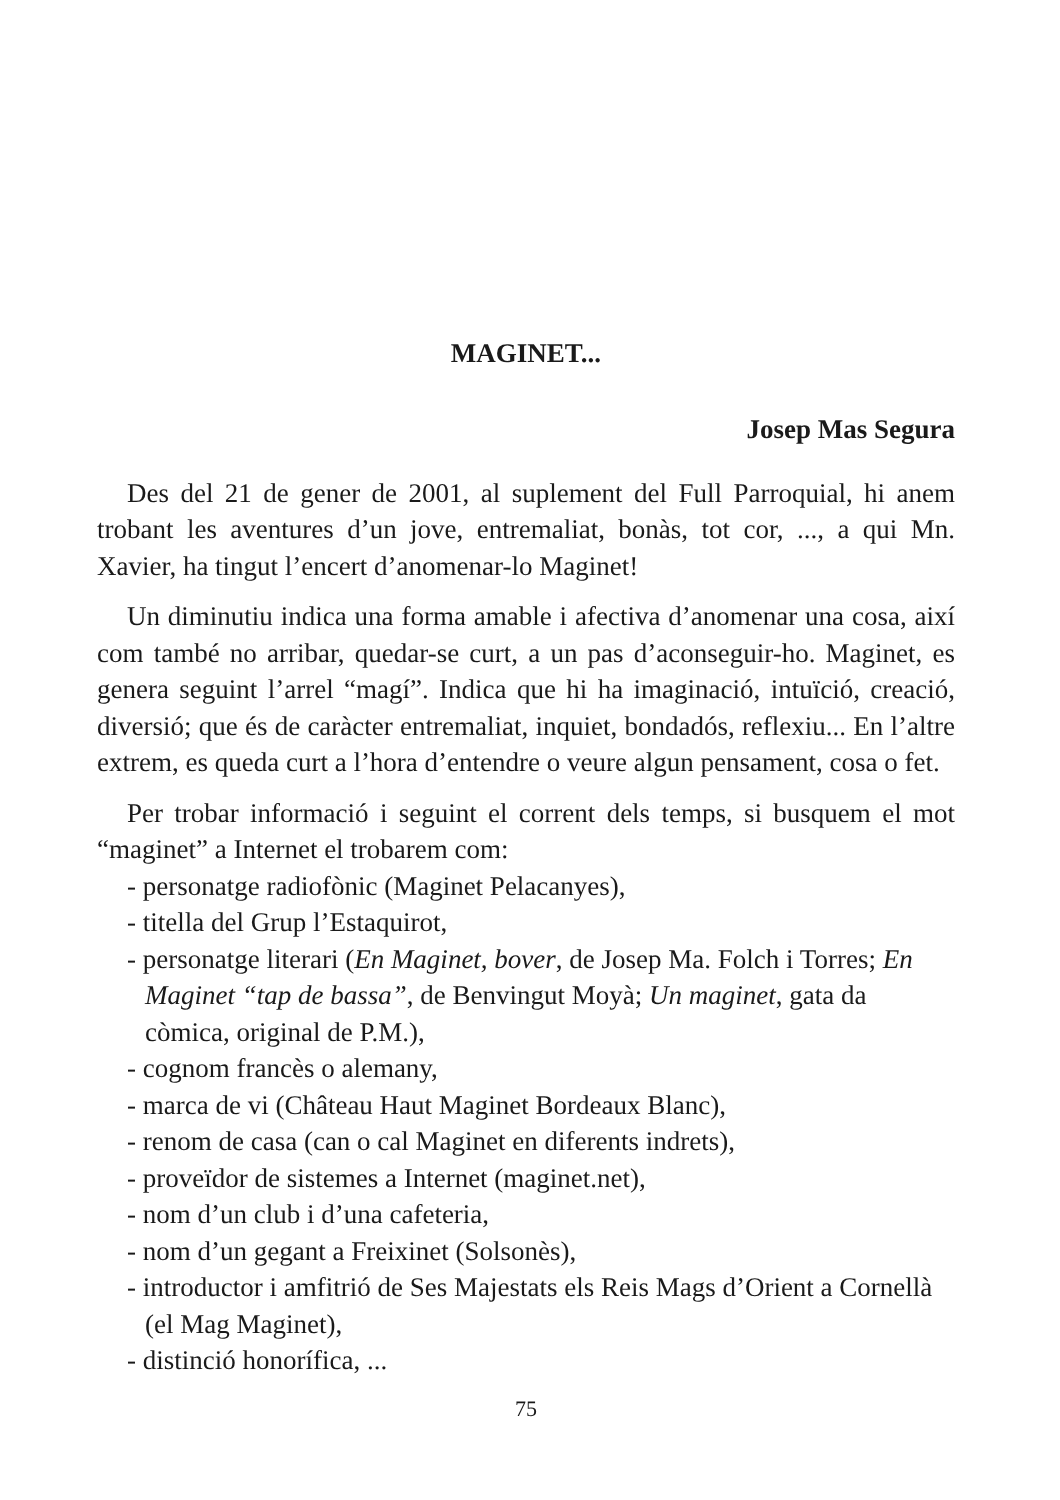MAGINET...
Josep Mas Segura
Des del 21 de gener de 2001, al suplement del Full Parroquial, hi anem trobant les aventures d’un jove, entremaliat, bonàs, tot cor, ..., a qui Mn. Xavier, ha tingut l’encert d’anomenar-lo Maginet!
Un diminutiu indica una forma amable i afectiva d’anomenar una cosa, així com també no arribar, quedar-se curt, a un pas d’aconseguir-ho. Maginet, es genera seguint l’arrel “magí”. Indica que hi ha imaginació, intuïció, creació, diversió; que és de caràcter entremaliat, inquiet, bondadós, reflexiu... En l’altre extrem, es queda curt a l’hora d’entendre o veure algun pensament, cosa o fet.
Per trobar informació i seguint el corrent dels temps, si busquem el mot “maginet” a Internet el trobarem com:
- personatge radiofònic (Maginet Pelacanyes),
- titella del Grup l’Estaquirot,
- personatge literari (En Maginet, bover, de Josep Ma. Folch i Torres; En Maginet “tap de bassa”, de Benvingut Moyà; Un maginet, gata da còmica, original de P.M.),
- cognom francès o alemany,
- marca de vi (Château Haut Maginet Bordeaux Blanc),
- renom de casa (can o cal Maginet en diferents indrets),
- proveïdor de sistemes a Internet (maginet.net),
- nom d’un club i d’una cafeteria,
- nom d’un gegant a Freixinet (Solsonès),
- introductor i amfitrió de Ses Majestats els Reis Mags d’Orient a Cornellà (el Mag Maginet),
- distinció honorífica, ...
75